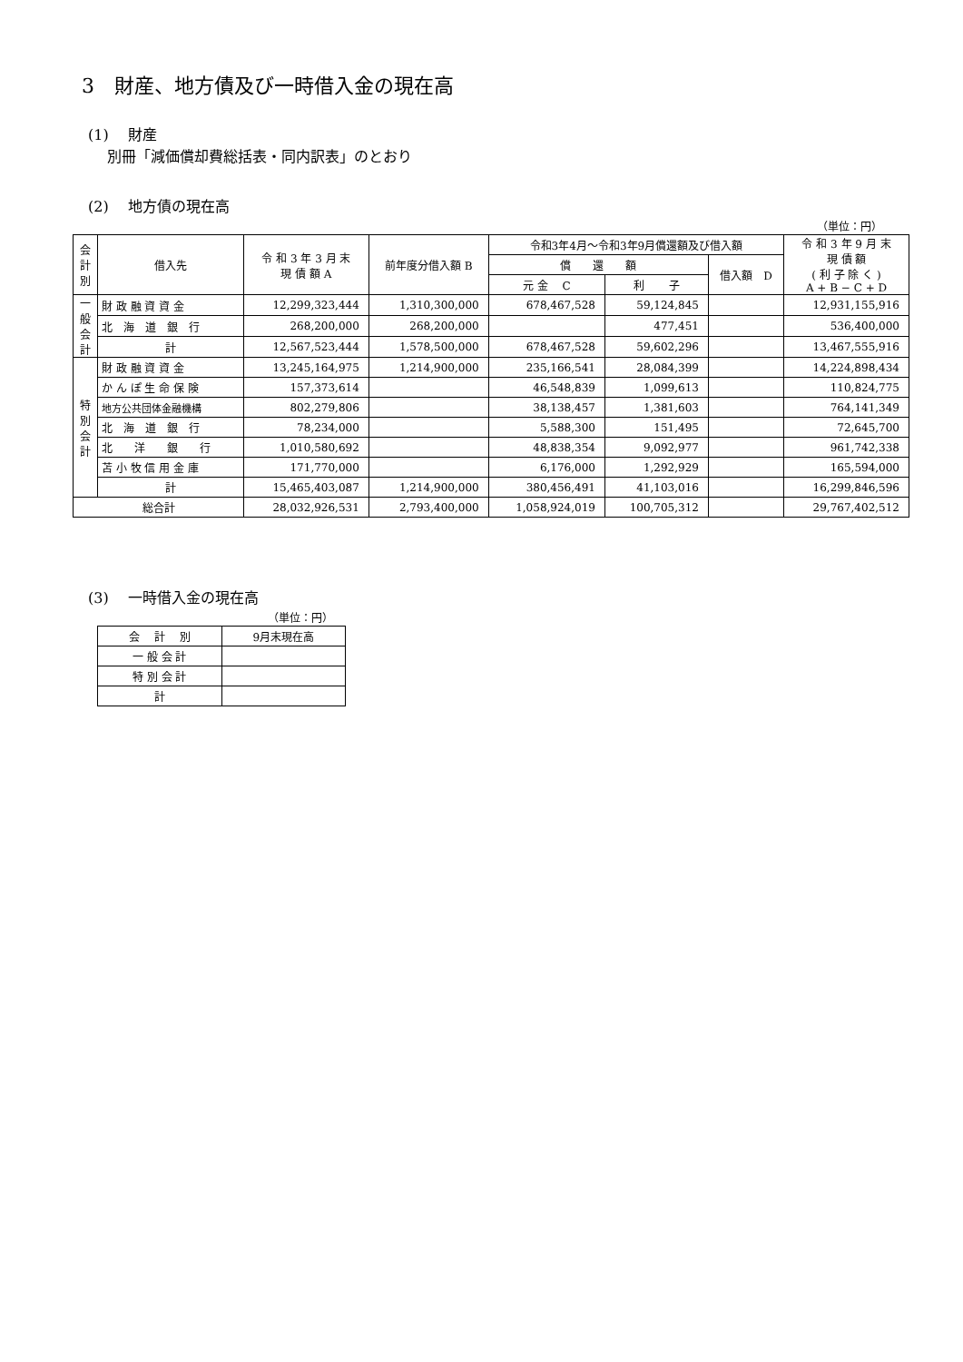3　財産、地方債及び一時借入金の現在高
(1)　 財産
　 別冊「減価償却費総括表・同内訳表」のとおり
(2)　 地方債の現在高
（単位：円）
| 会計別 | 借入先 | 令 和 3 年 3 月 末 現 債 額 A | 前年度分借入額 B | 令和3年4月～令和3年9月償還額及び借入額 | | | 令 和 3 年 9 月 末 現 債 額 ( 利 子 除 く ) A + B − C + D |
| --- | --- | --- | --- | --- | --- | --- | --- |
| | | | | 償 還 額 | | 借入額 D | |
| | | | | 元 金 C | 利 子 | | |
| 一般会計 | 財 政 融 資 資 金 | 12,299,323,444 | 1,310,300,000 | 678,467,528 | 59,124,845 | | 12,931,155,916 |
| | 北 海 道 銀 行 | 268,200,000 | 268,200,000 | | 477,451 | | 536,400,000 |
| | 計 | 12,567,523,444 | 1,578,500,000 | 678,467,528 | 59,602,296 | | 13,467,555,916 |
| 特別会計 | 財 政 融 資 資 金 | 13,245,164,975 | 1,214,900,000 | 235,166,541 | 28,084,399 | | 14,224,898,434 |
| | か ん ぽ 生 命 保 険 | 157,373,614 | | 46,548,839 | 1,099,613 | | 110,824,775 |
| | 地方公共団体金融機構 | 802,279,806 | | 38,138,457 | 1,381,603 | | 764,141,349 |
| | 北 海 道 銀 行 | 78,234,000 | | 5,588,300 | 151,495 | | 72,645,700 |
| | 北 洋 銀 行 | 1,010,580,692 | | 48,838,354 | 9,092,977 | | 961,742,338 |
| | 苫 小 牧 信 用 金 庫 | 171,770,000 | | 6,176,000 | 1,292,929 | | 165,594,000 |
| | 計 | 15,465,403,087 | 1,214,900,000 | 380,456,491 | 41,103,016 | | 16,299,846,596 |
| 総合計 | | 28,032,926,531 | 2,793,400,000 | 1,058,924,019 | 100,705,312 | | 29,767,402,512 |
(3)　 一時借入金の現在高
（単位：円）
| 会 計 別 | 9月末現在高 |
| --- | --- |
| 一 般 会 計 | |
| 特 別 会 計 | |
| 計 | |